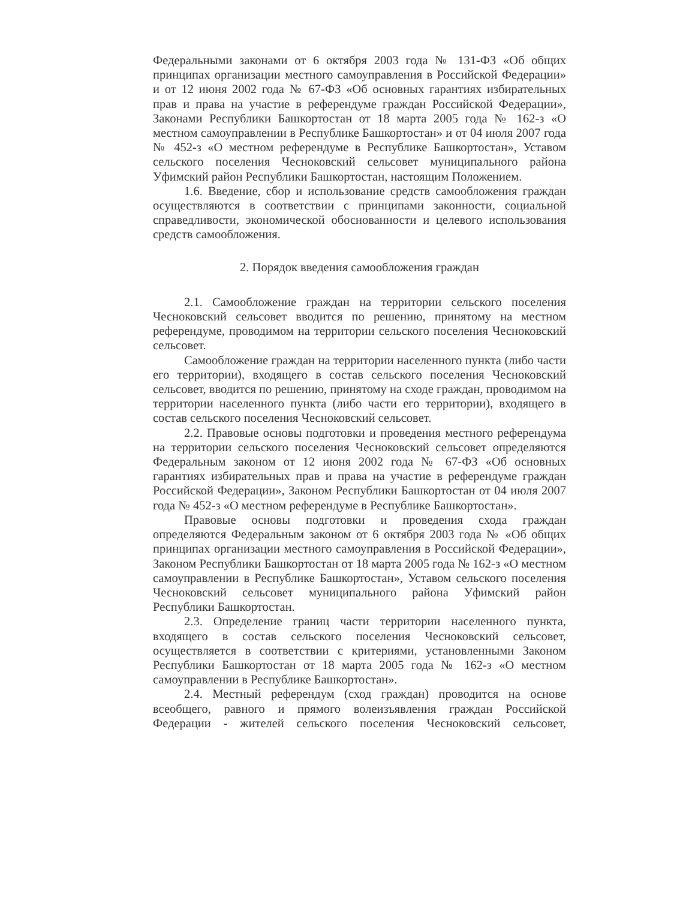Федеральными законами от 6 октября 2003 года № 131-ФЗ «Об общих принципах организации местного самоуправления в Российской Федерации» и от 12 июня 2002 года № 67-ФЗ «Об основных гарантиях избирательных прав и права на участие в референдуме граждан Российской Федерации», Законами Республики Башкортостан от 18 марта 2005 года № 162-з «О местном самоуправлении в Республике Башкортостан» и от 04 июля 2007 года № 452-з «О местном референдуме в Республике Башкортостан», Уставом сельского поселения Чесноковский сельсовет муниципального района Уфимский район Республики Башкортостан, настоящим Положением.
1.6. Введение, сбор и использование средств самообложения граждан осуществляются в соответствии с принципами законности, социальной справедливости, экономической обоснованности и целевого использования средств самообложения.
2. Порядок введения самообложения граждан
2.1. Самообложение граждан на территории сельского поселения Чесноковский сельсовет вводится по решению, принятому на местном референдуме, проводимом на территории сельского поселения Чесноковский сельсовет.
Самообложение граждан на территории населенного пункта (либо части его территории), входящего в состав сельского поселения Чесноковский сельсовет, вводится по решению, принятому на сходе граждан, проводимом на территории населенного пункта (либо части его территории), входящего в состав сельского поселения Чесноковский сельсовет.
2.2. Правовые основы подготовки и проведения местного референдума на территории сельского поселения Чесноковский сельсовет определяются Федеральным законом от 12 июня 2002 года № 67-ФЗ «Об основных гарантиях избирательных прав и права на участие в референдуме граждан Российской Федерации», Законом Республики Башкортостан от 04 июля 2007 года № 452-з «О местном референдуме в Республике Башкортостан».
Правовые основы подготовки и проведения схода граждан определяются Федеральным законом от 6 октября 2003 года № «Об общих принципах организации местного самоуправления в Российской Федерации», Законом Республики Башкортостан от 18 марта 2005 года № 162-з «О местном самоуправлении в Республике Башкортостан», Уставом сельского поселения Чесноковский сельсовет муниципального района Уфимский район Республики Башкортостан.
2.3. Определение границ части территории населенного пункта, входящего в состав сельского поселения Чесноковский сельсовет, осуществляется в соответствии с критериями, установленными Законом Республики Башкортостан от 18 марта 2005 года № 162-з «О местном самоуправлении в Республике Башкортостан».
2.4. Местный референдум (сход граждан) проводится на основе всеобщего, равного и прямого волеизъявления граждан Российской Федерации - жителей сельского поселения Чесноковский сельсовет,